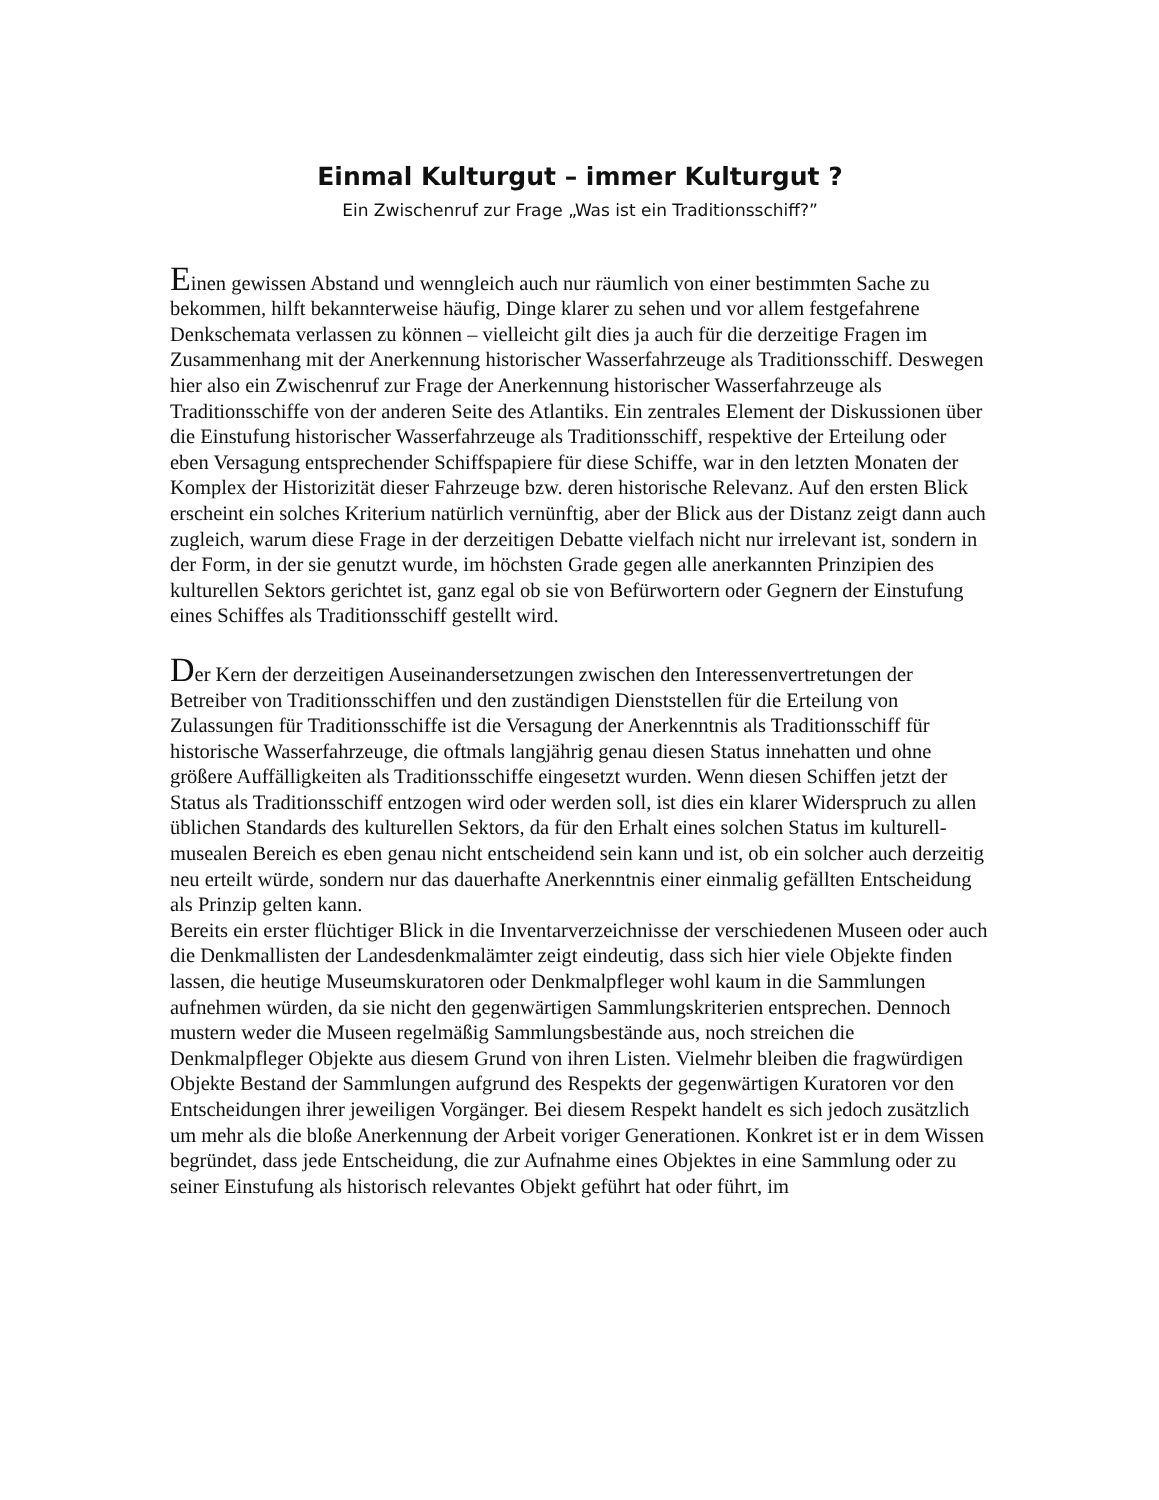Einmal Kulturgut – immer Kulturgut ?
Ein Zwischenruf zur Frage „Was ist ein Traditionsschiff?”
Einen gewissen Abstand und wenngleich auch nur räumlich von einer bestimmten Sache zu bekommen, hilft bekannterweise häufig, Dinge klarer zu sehen und vor allem festgefahrene Denkschemata verlassen zu können – vielleicht gilt dies ja auch für die derzeitige Fragen im Zusammenhang mit der Anerkennung historischer Wasserfahrzeuge als Traditionsschiff. Deswegen hier also ein Zwischenruf zur Frage der Anerkennung historischer Wasserfahrzeuge als Traditionsschiffe von der anderen Seite des Atlantiks. Ein zentrales Element der Diskussionen über die Einstufung historischer Wasserfahrzeuge als Traditionsschiff, respektive der Erteilung oder eben Versagung entsprechender Schiffspapiere für diese Schiffe, war in den letzten Monaten der Komplex der Historizität dieser Fahrzeuge bzw. deren historische Relevanz. Auf den ersten Blick erscheint ein solches Kriterium natürlich vernünftig, aber der Blick aus der Distanz zeigt dann auch zugleich, warum diese Frage in der derzeitigen Debatte vielfach nicht nur irrelevant ist, sondern in der Form, in der sie genutzt wurde, im höchsten Grade gegen alle anerkannten Prinzipien des kulturellen Sektors gerichtet ist, ganz egal ob sie von Befürwortern oder Gegnern der Einstufung eines Schiffes als Traditionsschiff gestellt wird.
Der Kern der derzeitigen Auseinandersetzungen zwischen den Interessenvertretungen der Betreiber von Traditionsschiffen und den zuständigen Dienststellen für die Erteilung von Zulassungen für Traditionsschiffe ist die Versagung der Anerkenntnis als Traditionsschiff für historische Wasserfahrzeuge, die oftmals langjährig genau diesen Status innehatten und ohne größere Auffälligkeiten als Traditionsschiffe eingesetzt wurden. Wenn diesen Schiffen jetzt der Status als Traditionsschiff entzogen wird oder werden soll, ist dies ein klarer Widerspruch zu allen üblichen Standards des kulturellen Sektors, da für den Erhalt eines solchen Status im kulturell-musealen Bereich es eben genau nicht entscheidend sein kann und ist, ob ein solcher auch derzeitig neu erteilt würde, sondern nur das dauerhafte Anerkenntnis einer einmalig gefällten Entscheidung als Prinzip gelten kann.
Bereits ein erster flüchtiger Blick in die Inventarverzeichnisse der verschiedenen Museen oder auch die Denkmallisten der Landesdenkmalämter zeigt eindeutig, dass sich hier viele Objekte finden lassen, die heutige Museumskuratoren oder Denkmalpfleger wohl kaum in die Sammlungen aufnehmen würden, da sie nicht den gegenwärtigen Sammlungskriterien entsprechen. Dennoch mustern weder die Museen regelmäßig Sammlungsbestände aus, noch streichen die Denkmalpfleger Objekte aus diesem Grund von ihren Listen. Vielmehr bleiben die fragwürdigen Objekte Bestand der Sammlungen aufgrund des Respekts der gegenwärtigen Kuratoren vor den Entscheidungen ihrer jeweiligen Vorgänger. Bei diesem Respekt handelt es sich jedoch zusätzlich um mehr als die bloße Anerkennung der Arbeit voriger Generationen. Konkret ist er in dem Wissen begründet, dass jede Entscheidung, die zur Aufnahme eines Objektes in eine Sammlung oder zu seiner Einstufung als historisch relevantes Objekt geführt hat oder führt, im